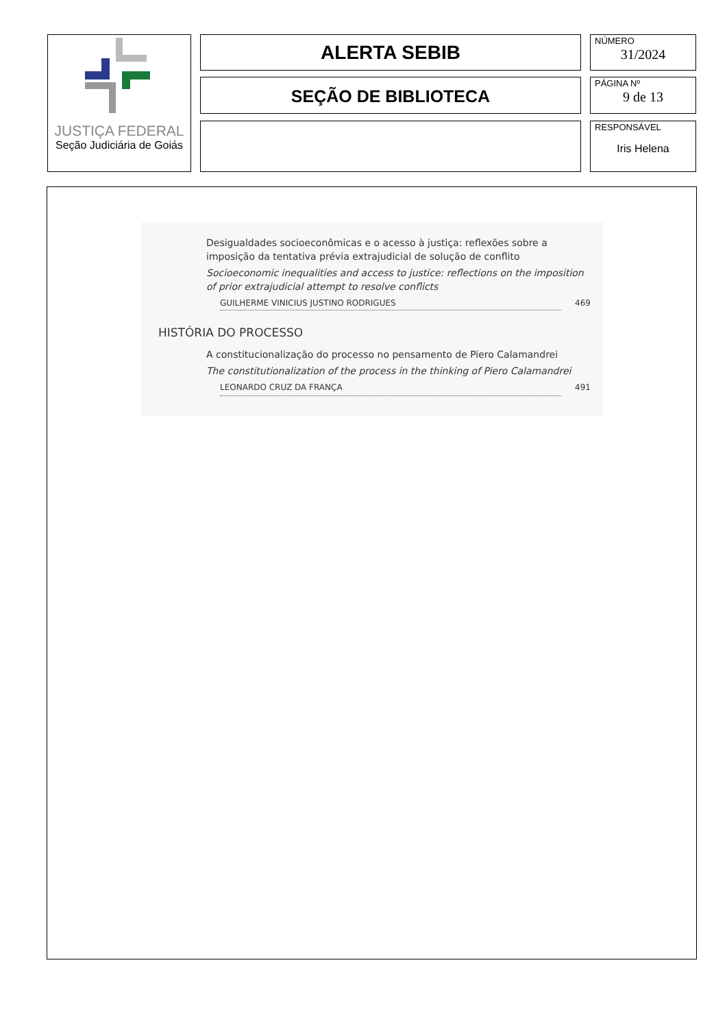JUSTIÇA FEDERAL
Seção Judiciária de Goiás
ALERTA SEBIB
SEÇÃO DE BIBLIOTECA
NÚMERO
31/2024
PÁGINA Nº
9 de 13
RESPONSÁVEL
Iris Helena
Desigualdades socioeconômicas e o acesso à justiça: reflexões sobre a imposição da tentativa prévia extrajudicial de solução de conflito
Socioeconomic inequalities and access to justice: reflections on the imposition of prior extrajudicial attempt to resolve conflicts
GUILHERME VINICIUS JUSTINO RODRIGUES 469
HISTÓRIA DO PROCESSO
A constitucionalização do processo no pensamento de Piero Calamandrei
The constitutionalization of the process in the thinking of Piero Calamandrei
LEONARDO CRUZ DA FRANÇA 491